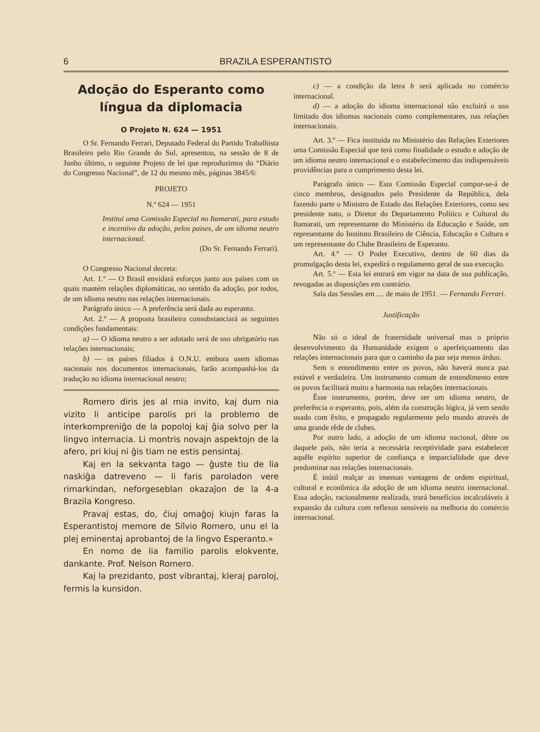6 BRAZILA ESPERANTISTO
Adoção do Esperanto como língua da diplomacia
O Projeto N. 624 — 1951
O Sr. Fernando Ferrari, Deputado Federal do Partido Trabalhista Brasileiro pelo Rio Grande do Sul, apresentou, na sessão de 8 de Junho último, o seguinte Projeto de lei que reproduzimos do “Diário do Congresso Nacional”, de 12 do mesmo mês, páginas 3845/6:
PROJETO
N.º 624 — 1951
Institui uma Comissão Especial no Itamarati, para estudo e incentivo da adoção, pelos paises, de um idioma neutro internacional.
(Do Sr. Fernando Ferrari).
O Congresso Nacional decreta:
Art. 1.º — O Brasil envidará esforços junto aos países com os quais mantém relações diplomáticas, no sentido da adoção, por todos, de um idioma neutro nas relações internacionais.
Parágrafo único — A preferência será dada ao esperanto.
Art. 2.º — A proposta brasileira consubstanciará as seguintes condições fundamentais:
a) — O idioma neutro a ser adotado será de uso obrigatório nas relações internacionais;
b) — os países filiados à O.N.U. embora usem idiomas nacionais nos documentos internacionais, farão acompanhá-los da tradução no idioma internacional neutro;
Romero diris jes al mia invito, kaj dum nia vizito li anticipe parolis pri la problemo de interkompreniĝo de la popoloj kaj ĝia solvo per la lingvo internacia. Li montris novajn aspektojn de la afero, pri kiuj ni ĝis tiam ne estis pensintaj.
Kaj en la sekvanta tago — ĝuste tiu de lia naskiĝa datreveno — li faris paroladon vere rimarkindan, neforgeseblan okazaĵon de la 4-a Brazila Kongreso.
Pravaj estas, do, ĉiuj omaĝoj kiujn faras la Esperantistoj memore de Sílvio Romero, unu el la plej eminentaj aprobantoj de la lingvo Esperanto.»
En nomo de lia familio parolis elokvente, dankante. Prof. Nelson Romero.
Kaj la prezidanto, post vibrantaj, kleraj paroloj, fermis la kunsidon.
c) — a condição da letra b será aplicada no comércio internacional.
d) — a adoção do idioma internacional não excluirá o uso limitado dos idiomas nacionais como complementares, nas relações internacionais.
Art. 3.º — Fica instituida no Ministério das Relações Exteriores uma Comissão Especial que terá como finalidade o estudo e adoção de um idioma neutro internacional e o estabelecimento das indispensáveis providências para o cumprimento desta lei.
Parágrafo único — Esta Comissão Especial compor-se-á de cinco membros, designados pelo Presidente da República, dela fazendo parte o Ministro de Estado das Relações Exteriores, como seu presidente nato, o Diretor do Departamento Político e Cultural do Itamarati, um representante do Ministério da Educação e Saúde, um representante do Instituto Brasileiro de Ciência, Educação e Cultura e um representante do Clube Brasileiro de Esperanto.
Art. 4.º — O Poder Executivo, dentro de 60 dias da promulgação desta lei, expedirá o regulamento geral de sua execução.
Art. 5.º — Esta lei entrará em vigor na data de sua publicação, revogadas as disposições em contrário.
Sala das Sessões em .... de maio de 1951. — Fernando Ferrari.
Justificação
Não só o ideal de fraternidade universal mas o próprio desenvolvimento da Humanidade exigem o aperfeiçoamento das relações internacionais para que o caminho da paz seja menos árduo.
Sem o entendimento entre os povos, não haverá nunca paz estável e verdadeira. Um instrumento comum de entendimento entre os povos facilitará muito a harmonia nas relações internacionais.
Êsse instrumento, porém, deve ser um idioma neutro, de preferência o esperanto, pois, além da construção lógica, já vem sendo usado com êxito, e propagado regularmente pelo mundo através de uma grande rêde de clubes.
Por outro lado, a adoção de um idioma nacional, dêste ou daquele país, não teria a necessária receptividade para estabelecer aquêle espírito superior de confiança e imparcialidade que deve predominar nas relações internacionais.
É inútil realçar as imensas vantagens de ordem espiritual, cultural e econômica da adoção de um idioma neutro internacional. Essa adoção, racionalmente realizada, trará benefícios incalculáveis à expansão da cultura com reflexos sensíveis na melhoria do comércio internacional.